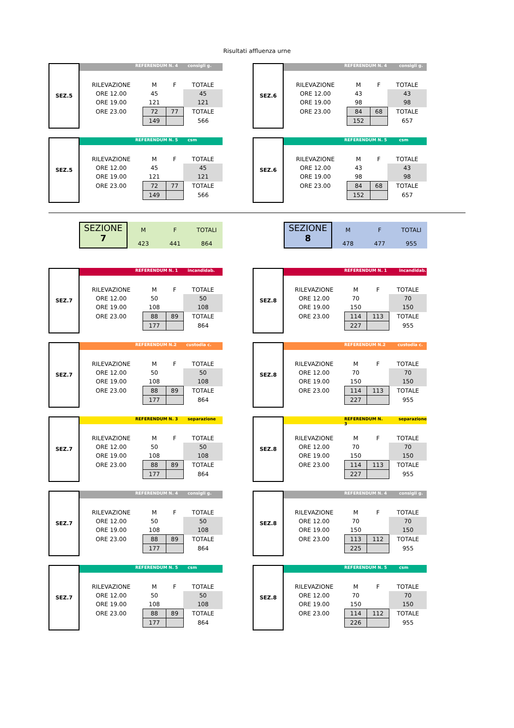Risultati affluenza urne
SEZ.5
REFERENDUM N. 4 consigli g.
| RILEVAZIONE | M | F | TOTALE |
| ORE 12.00 | 45 | | 45 |
| ORE 19.00 | 121 | | 121 |
| ORE 23.00 | 72 | 77 | TOTALE |
| | 149 | | 566 |
SEZ.6
REFERENDUM N. 4 consigli g.
| RILEVAZIONE | M | F | TOTALE |
| ORE 12.00 | 43 | | 43 |
| ORE 19.00 | 98 | | 98 |
| ORE 23.00 | 84 | 68 | TOTALE |
| | 152 | | 657 |
SEZ.5
REFERENDUM N. 5 csm
| RILEVAZIONE | M | F | TOTALE |
| ORE 12.00 | 45 | | 45 |
| ORE 19.00 | 121 | | 121 |
| ORE 23.00 | 72 | 77 | TOTALE |
| | 149 | | 566 |
SEZ.6
REFERENDUM N. 5 csm
| RILEVAZIONE | M | F | TOTALE |
| ORE 12.00 | 43 | | 43 |
| ORE 19.00 | 98 | | 98 |
| ORE 23.00 | 84 | 68 | TOTALE |
| | 152 | | 657 |
SEZIONE
7
M
423
F
441
TOTALI
864
SEZIONE
8
M
478
F
477
TOTALI
955
SEZ.7
REFERENDUM N. 1 incandidab.
| RILEVAZIONE | M | F | TOTALE |
| ORE 12.00 | 50 | | 50 |
| ORE 19.00 | 108 | | 108 |
| ORE 23.00 | 88 | 89 | TOTALE |
| | 177 | | 864 |
SEZ.8
REFERENDUM N. 1 incandidab.
| RILEVAZIONE | M | F | TOTALE |
| ORE 12.00 | 70 | | 70 |
| ORE 19.00 | 150 | | 150 |
| ORE 23.00 | 114 | 113 | TOTALE |
| | 227 | | 955 |
SEZ.7
REFERENDUM N.2 custodia c.
| RILEVAZIONE | M | F | TOTALE |
| ORE 12.00 | 50 | | 50 |
| ORE 19.00 | 108 | | 108 |
| ORE 23.00 | 88 | 89 | TOTALE |
| | 177 | | 864 |
SEZ.8
REFERENDUM N.2 custodia c.
| RILEVAZIONE | M | F | TOTALE |
| ORE 12.00 | 70 | | 70 |
| ORE 19.00 | 150 | | 150 |
| ORE 23.00 | 114 | 113 | TOTALE |
| | 227 | | 955 |
SEZ.7
REFERENDUM N. 3 separazione
| RILEVAZIONE | M | F | TOTALE |
| ORE 12.00 | 50 | | 50 |
| ORE 19.00 | 108 | | 108 |
| ORE 23.00 | 88 | 89 | TOTALE |
| | 177 | | 864 |
SEZ.8
REFERENDUM N. 3 separazione
| RILEVAZIONE | M | F | TOTALE |
| ORE 12.00 | 70 | | 70 |
| ORE 19.00 | 150 | | 150 |
| ORE 23.00 | 114 | 113 | TOTALE |
| | 227 | | 955 |
SEZ.7
REFERENDUM N. 4 consigli g.
| RILEVAZIONE | M | F | TOTALE |
| ORE 12.00 | 50 | | 50 |
| ORE 19.00 | 108 | | 108 |
| ORE 23.00 | 88 | 89 | TOTALE |
| | 177 | | 864 |
SEZ.8
REFERENDUM N. 4 consigli g.
| RILEVAZIONE | M | F | TOTALE |
| ORE 12.00 | 70 | | 70 |
| ORE 19.00 | 150 | | 150 |
| ORE 23.00 | 113 | 112 | TOTALE |
| | 225 | | 955 |
SEZ.7
REFERENDUM N. 5 csm
| RILEVAZIONE | M | F | TOTALE |
| ORE 12.00 | 50 | | 50 |
| ORE 19.00 | 108 | | 108 |
| ORE 23.00 | 88 | 89 | TOTALE |
| | 177 | | 864 |
SEZ.8
REFERENDUM N. 5 csm
| RILEVAZIONE | M | F | TOTALE |
| ORE 12.00 | 70 | | 70 |
| ORE 19.00 | 150 | | 150 |
| ORE 23.00 | 114 | 112 | TOTALE |
| | 226 | | 955 |